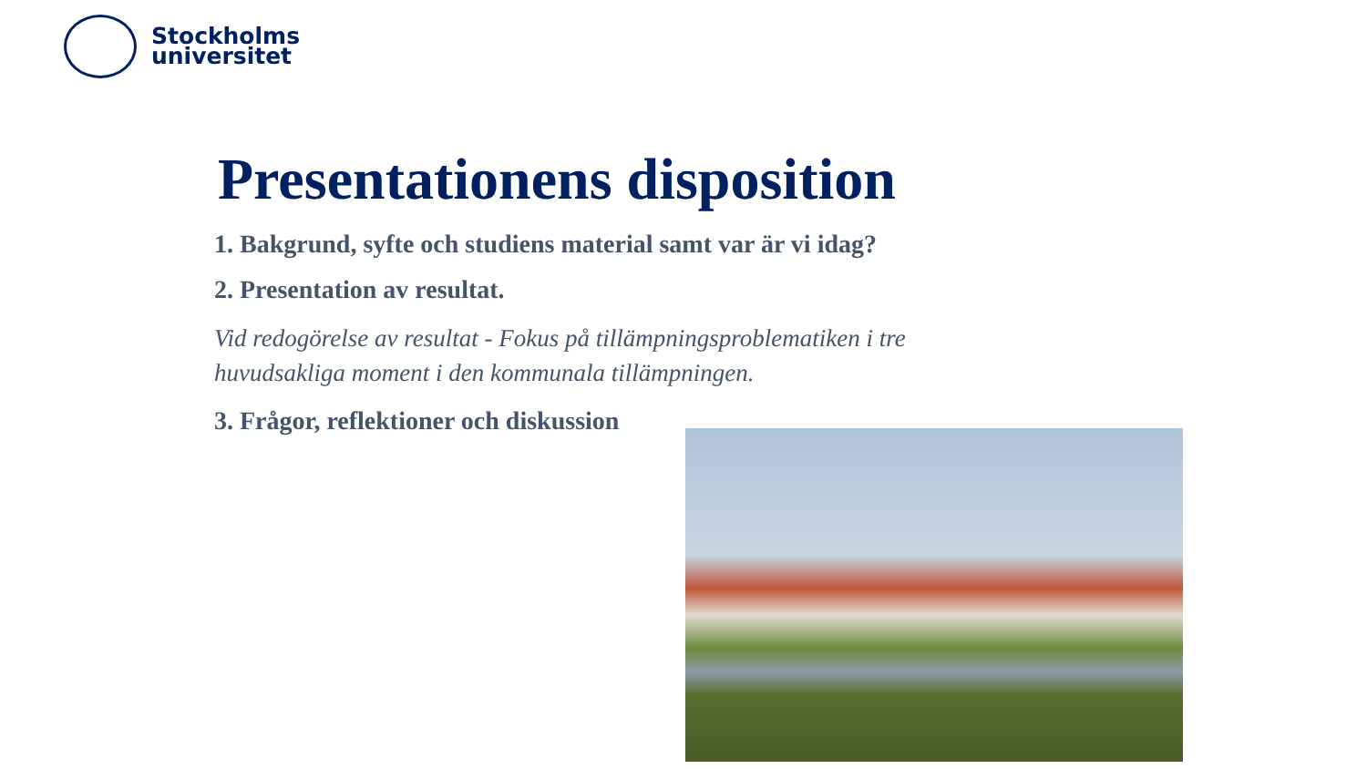Stockholms
universitet
Presentationens disposition
1. Bakgrund, syfte och studiens material samt var är vi idag?
2. Presentation av resultat.
Vid redogörelse av resultat - Fokus på tillämpningsproblematiken i tre huvudsakliga moment i den kommunala tillämpningen.
3. Frågor, reflektioner och diskussion